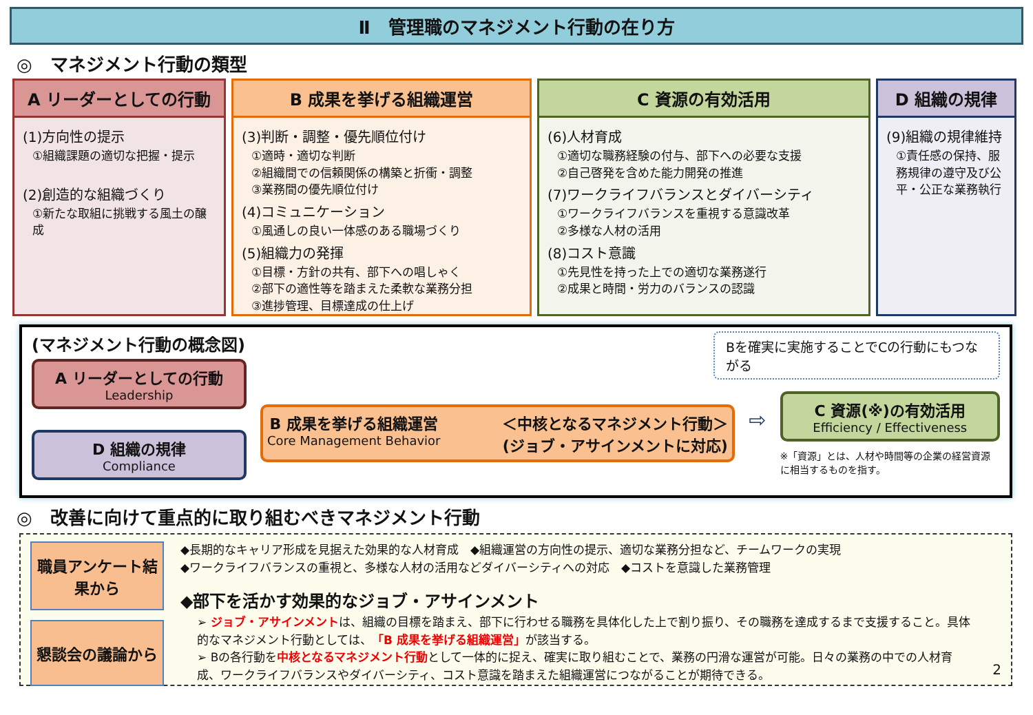Ⅱ　管理職のマネジメント行動の在り方
◎　マネジメント行動の類型
A リーダーとしての行動
(1)方向性の提示
①組織課題の適切な把握・提示
(2)創造的な組織づくり
①新たな取組に挑戦する風土の醸成
B 成果を挙げる組織運営
(3)判断・調整・優先順位付け
①適時・適切な判断
②組織間での信頼関係の構築と折衝・調整
③業務間の優先順位付け
(4)コミュニケーション
①風通しの良い一体感のある職場づくり
(5)組織力の発揮
①目標・方針の共有、部下への唱しゃく
②部下の適性等を踏まえた柔軟な業務分担
③進捗管理、目標達成の仕上げ
C 資源の有効活用
(6)人材育成
①適切な職務経験の付与、部下への必要な支援
②自己啓発を含めた能力開発の推進
(7)ワークライフバランスとダイバーシティ
①ワークライフバランスを重視する意識改革
②多様な人材の活用
(8)コスト意識
①先見性を持った上での適切な業務遂行
②成果と時間・労力のバランスの認識
D 組織の規律
(9)組織の規律維持
①責任感の保持、服務規律の遵守及び公平・公正な業務執行
(マネジメント行動の概念図)
Bを確実に実施することでCの行動にもつながる
A リーダーとしての行動
Leadership
D 組織の規律
Compliance
B 成果を挙げる組織運営
Core Management Behavior
＜中核となるマネジメント行動＞
(ジョブ・アサインメントに対応)
⇨
C 資源(※)の有効活用
Efficiency / Effectiveness
※「資源」とは、人材や時間等の企業の経営資源に相当するものを指す。
◎　改善に向けて重点的に取り組むべきマネジメント行動
職員アンケート結果から
懇談会の議論から
◆長期的なキャリア形成を見据えた効果的な人材育成　◆組織運営の方向性の提示、適切な業務分担など、チームワークの実現
◆ワークライフバランスの重視と、多様な人材の活用などダイバーシティへの対応　◆コストを意識した業務管理
◆部下を活かす効果的なジョブ・アサインメント
➢ ジョブ・アサインメントは、組織の目標を踏まえ、部下に行わせる職務を具体化した上で割り振り、その職務を達成するまで支援すること。具体的なマネジメント行動としては、「B 成果を挙げる組織運営」が該当する。
➢ Bの各行動を中核となるマネジメント行動として一体的に捉え、確実に取り組むことで、業務の円滑な運営が可能。日々の業務の中での人材育成、ワークライフバランスやダイバーシティ、コスト意識を踏まえた組織運営につながることが期待できる。
2